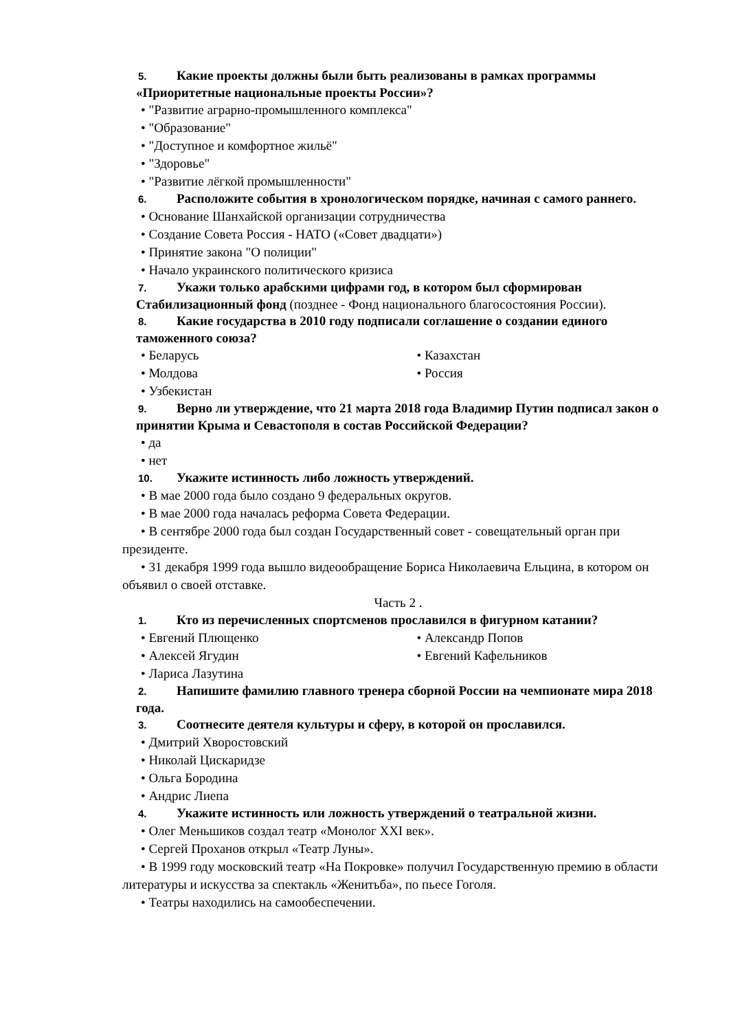5. Какие проекты должны были быть реализованы в рамках программы «Приоритетные национальные проекты России»?
• "Развитие аграрно-промышленного комплекса"
• "Образование"
• "Доступное и комфортное жильё"
• "Здоровье"
• "Развитие лёгкой промышленности"
6. Расположите события в хронологическом порядке, начиная с самого раннего.
• Основание Шанхайской организации сотрудничества
• Создание Совета Россия - НАТО («Совет двадцати»)
• Принятие закона "О полиции"
• Начало украинского политического кризиса
7. Укажи только арабскими цифрами год, в котором был сформирован Стабилизационный фонд (позднее - Фонд национального благосостояния России).
8. Какие государства в 2010 году подписали соглашение о создании единого таможенного союза?
• Беларусь
• Молдова
• Узбекистан
• Казахстан
• Россия
9. Верно ли утверждение, что 21 марта 2018 года Владимир Путин подписал закон о принятии Крыма и Севастополя в состав Российской Федерации?
• да
• нет
10. Укажите истинность либо ложность утверждений.
• В мае 2000 года было создано 9 федеральных округов.
• В мае 2000 года началась реформа Совета Федерации.
• В сентябре 2000 года был создан Государственный совет - совещательный орган при президенте.
• 31 декабря 1999 года вышло видеообращение Бориса Николаевича Ельцина, в котором он объявил о своей отставке.
Часть 2 .
1. Кто из перечисленных спортсменов прославился в фигурном катании?
• Евгений Плющенко
• Алексей Ягудин
• Лариса Лазутина
• Александр Попов
• Евгений Кафельников
2. Напишите фамилию главного тренера сборной России на чемпионате мира 2018 года.
3. Соотнесите деятеля культуры и сферу, в которой он прославился.
• Дмитрий Хворостовский
• Николай Цискаридзе
• Ольга Бородина
• Андрис Лиепа
4. Укажите истинность или ложность утверждений о театральной жизни.
• Олег Меньшиков создал театр «Монолог XXI век».
• Сергей Проханов открыл «Театр Луны».
• В 1999 году московский театр «На Покровке» получил Государственную премию в области литературы и искусства за спектакль «Женитьба», по пьесе Гоголя.
• Театры находились на самообеспечении.